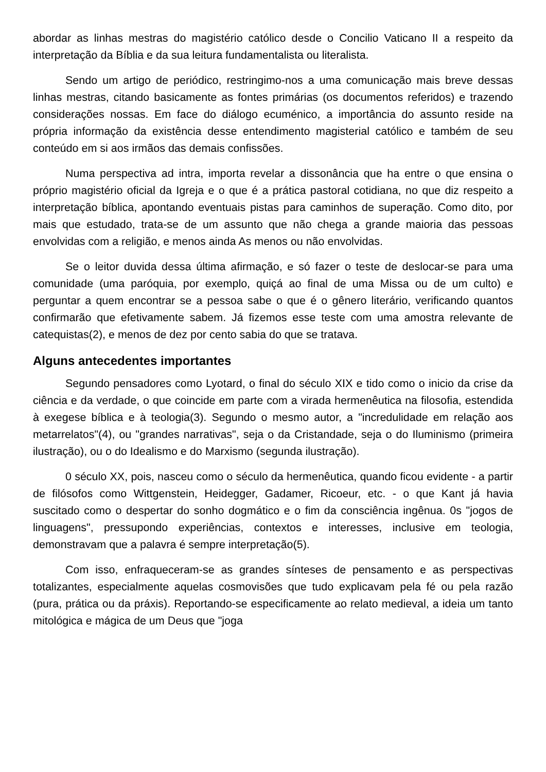abordar as linhas mestras do magistério católico desde o Concilio Vaticano II a respeito da interpretação da Bíblia e da sua leitura fundamentalista ou literalista.
Sendo um artigo de periódico, restringimo-nos a uma comunicação mais breve dessas linhas mestras, citando basicamente as fontes primárias (os documentos referidos) e trazendo considerações nossas. Em face do diálogo ecuménico, a importância do assunto reside na própria informação da existência desse entendimento magisterial católico e também de seu conteúdo em si aos irmãos das demais confissões.
Numa perspectiva ad intra, importa revelar a dissonância que ha entre o que ensina o próprio magistério oficial da Igreja e o que é a prática pastoral cotidiana, no que diz respeito a interpretação bíblica, apontando eventuais pistas para caminhos de superação. Como dito, por mais que estudado, trata-se de um assunto que não chega a grande maioria das pessoas envolvidas com a religião, e menos ainda As menos ou não envolvidas.
Se o leitor duvida dessa última afirmação, e só fazer o teste de deslocar-se para uma comunidade (uma paróquia, por exemplo, quiçá ao final de uma Missa ou de um culto) e perguntar a quem encontrar se a pessoa sabe o que é o gênero literário, verificando quantos confirmarão que efetivamente sabem. Já fizemos esse teste com uma amostra relevante de catequistas(2), e menos de dez por cento sabia do que se tratava.
Alguns antecedentes importantes
Segundo pensadores como Lyotard, o final do século XIX e tido como o inicio da crise da ciência e da verdade, o que coincide em parte com a virada hermenêutica na filosofia, estendida à exegese bíblica e à teologia(3). Segundo o mesmo autor, a "incredulidade em relação aos metarrelatos"(4), ou "grandes narrativas", seja o da Cristandade, seja o do Iluminismo (primeira ilustração), ou o do Idealismo e do Marxismo (segunda ilustração).
0 século XX, pois, nasceu como o século da hermenêutica, quando ficou evidente - a partir de filósofos como Wittgenstein, Heidegger, Gadamer, Ricoeur, etc. - o que Kant já havia suscitado como o despertar do sonho dogmático e o fim da consciência ingênua. 0s "jogos de linguagens", pressupondo experiências, contextos e interesses, inclusive em teologia, demonstravam que a palavra é sempre interpretação(5).
Com isso, enfraqueceram-se as grandes sínteses de pensamento e as perspectivas totalizantes, especialmente aquelas cosmovisões que tudo explicavam pela fé ou pela razão (pura, prática ou da práxis). Reportando-se especificamente ao relato medieval, a ideia um tanto mitológica e mágica de um Deus que "joga